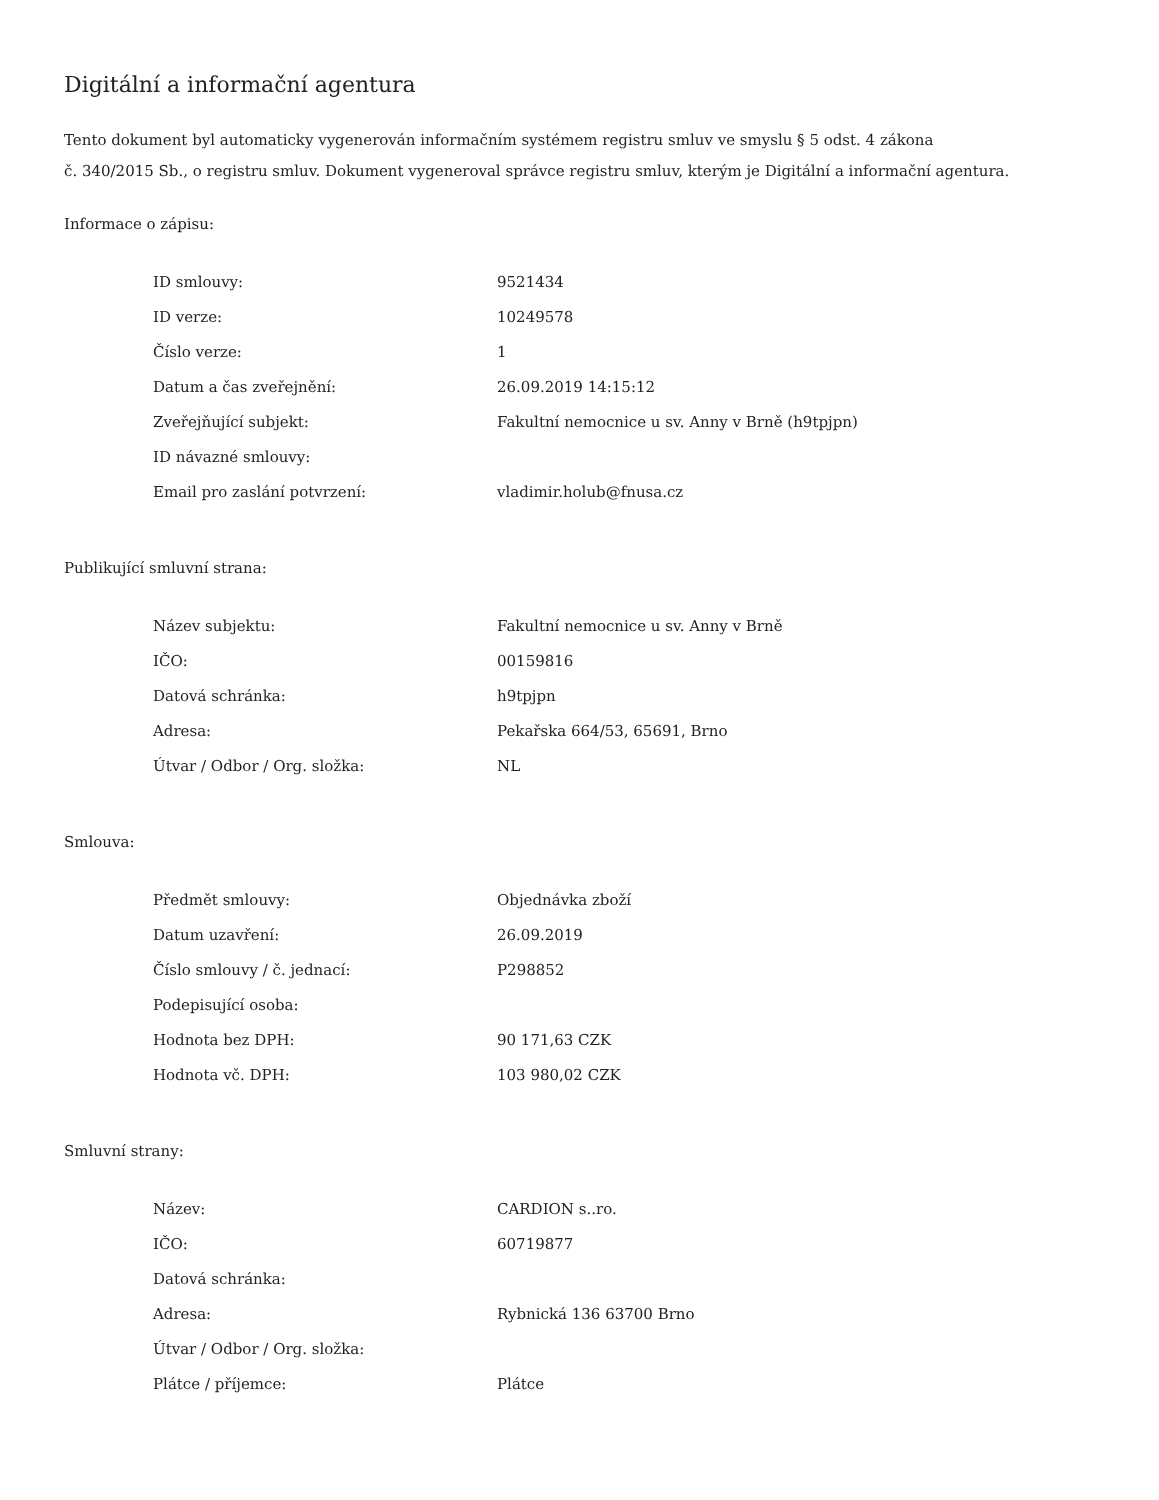Digitální a informační agentura
Tento dokument byl automaticky vygenerován informačním systémem registru smluv ve smyslu § 5 odst. 4 zákona
č. 340/2015 Sb., o registru smluv. Dokument vygeneroval správce registru smluv, kterým je Digitální a informační agentura.
Informace o zápisu:
| ID smlouvy: | 9521434 |
| ID verze: | 10249578 |
| Číslo verze: | 1 |
| Datum a čas zveřejnění: | 26.09.2019 14:15:12 |
| Zveřejňující subjekt: | Fakultní nemocnice u sv. Anny v Brně (h9tpjpn) |
| ID návazné smlouvy: | |
| Email pro zaslání potvrzení: | vladimir.holub@fnusa.cz |
Publikující smluvní strana:
| Název subjektu: | Fakultní nemocnice u sv. Anny v Brně |
| IČO: | 00159816 |
| Datová schránka: | h9tpjpn |
| Adresa: | Pekařska 664/53, 65691, Brno |
| Útvar / Odbor / Org. složka: | NL |
Smlouva:
| Předmět smlouvy: | Objednávka zboží |
| Datum uzavření: | 26.09.2019 |
| Číslo smlouvy / č. jednací: | P298852 |
| Podepisující osoba: | |
| Hodnota bez DPH: | 90 171,63 CZK |
| Hodnota vč. DPH: | 103 980,02 CZK |
Smluvní strany:
| Název: | CARDION s..ro. |
| IČO: | 60719877 |
| Datová schránka: | |
| Adresa: | Rybnická 136 63700 Brno |
| Útvar / Odbor / Org. složka: | |
| Plátce / příjemce: | Plátce |